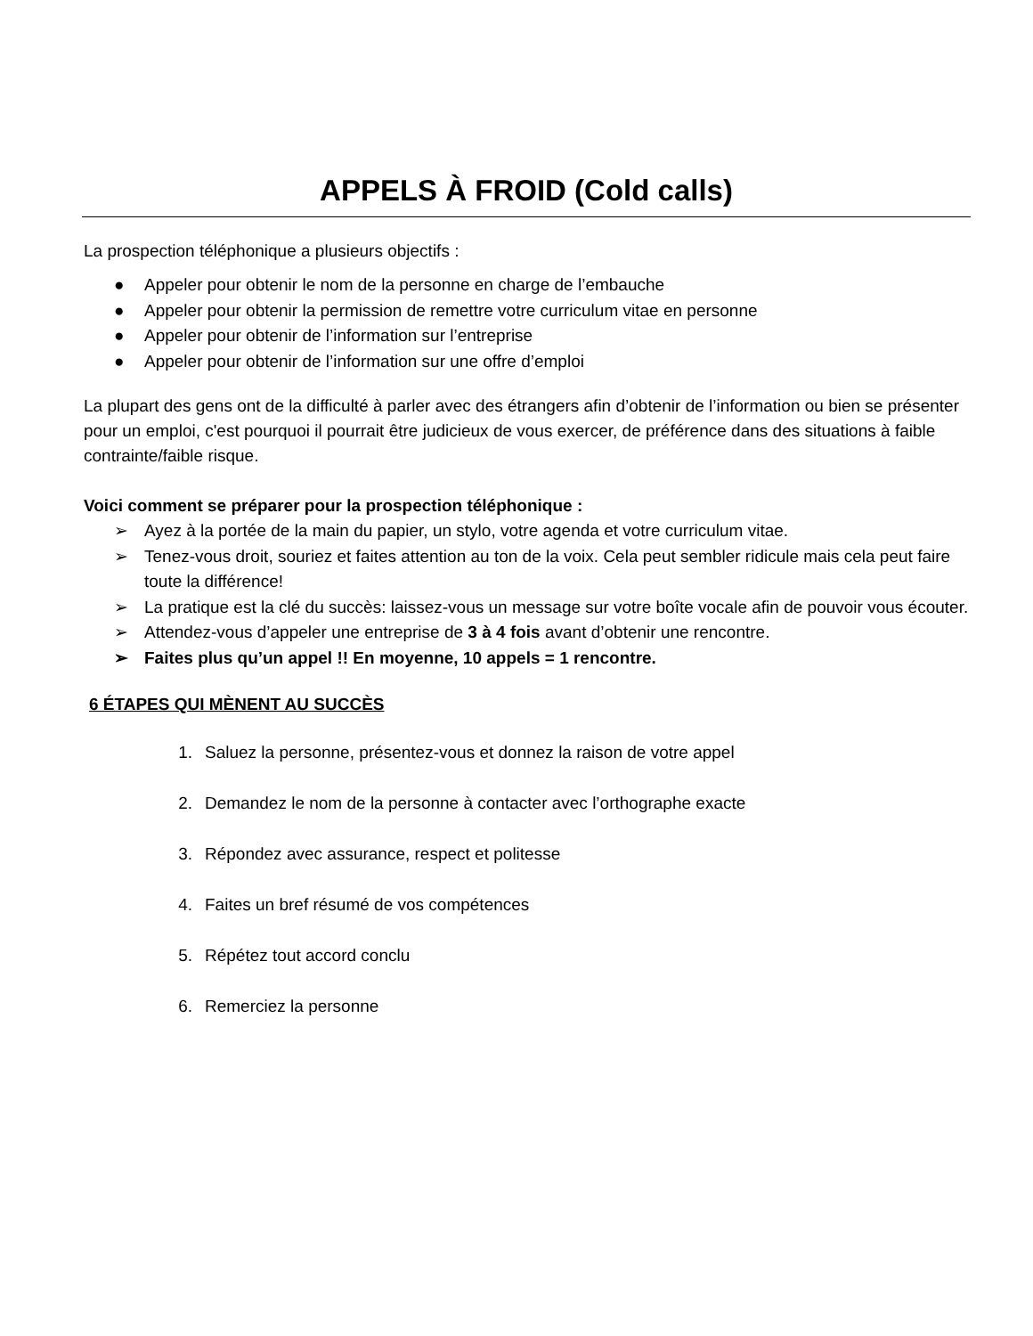APPELS À FROID (Cold calls)
La prospection téléphonique a plusieurs objectifs :
● Appeler pour obtenir le nom de la personne en charge de l’embauche
● Appeler pour obtenir la permission de remettre votre curriculum vitae en personne
● Appeler pour obtenir de l’information sur l’entreprise
● Appeler pour obtenir de l’information sur une offre d’emploi
La plupart des gens ont de la difficulté à parler avec des étrangers afin d’obtenir de l’information ou bien se présenter pour un emploi, c'est pourquoi il pourrait être judicieux de vous exercer, de préférence dans des situations à faible contrainte/faible risque.
Voici comment se préparer pour la prospection téléphonique :
➢ Ayez à la portée de la main du papier, un stylo, votre agenda et votre curriculum vitae.
➢ Tenez-vous droit, souriez et faites attention au ton de la voix. Cela peut sembler ridicule mais cela peut faire toute la différence!
➢ La pratique est la clé du succès: laissez-vous un message sur votre boîte vocale afin de pouvoir vous écouter.
➢ Attendez-vous d’appeler une entreprise de 3 à 4 fois avant d’obtenir une rencontre.
➢ Faites plus qu’un appel !! En moyenne, 10 appels = 1 rencontre.
6 ÉTAPES QUI MÈNENT AU SUCCÈS
1. Saluez la personne, présentez-vous et donnez la raison de votre appel
2. Demandez le nom de la personne à contacter avec l’orthographe exacte
3. Répondez avec assurance, respect et politesse
4. Faites un bref résumé de vos compétences
5. Répétez tout accord conclu
6. Remerciez la personne